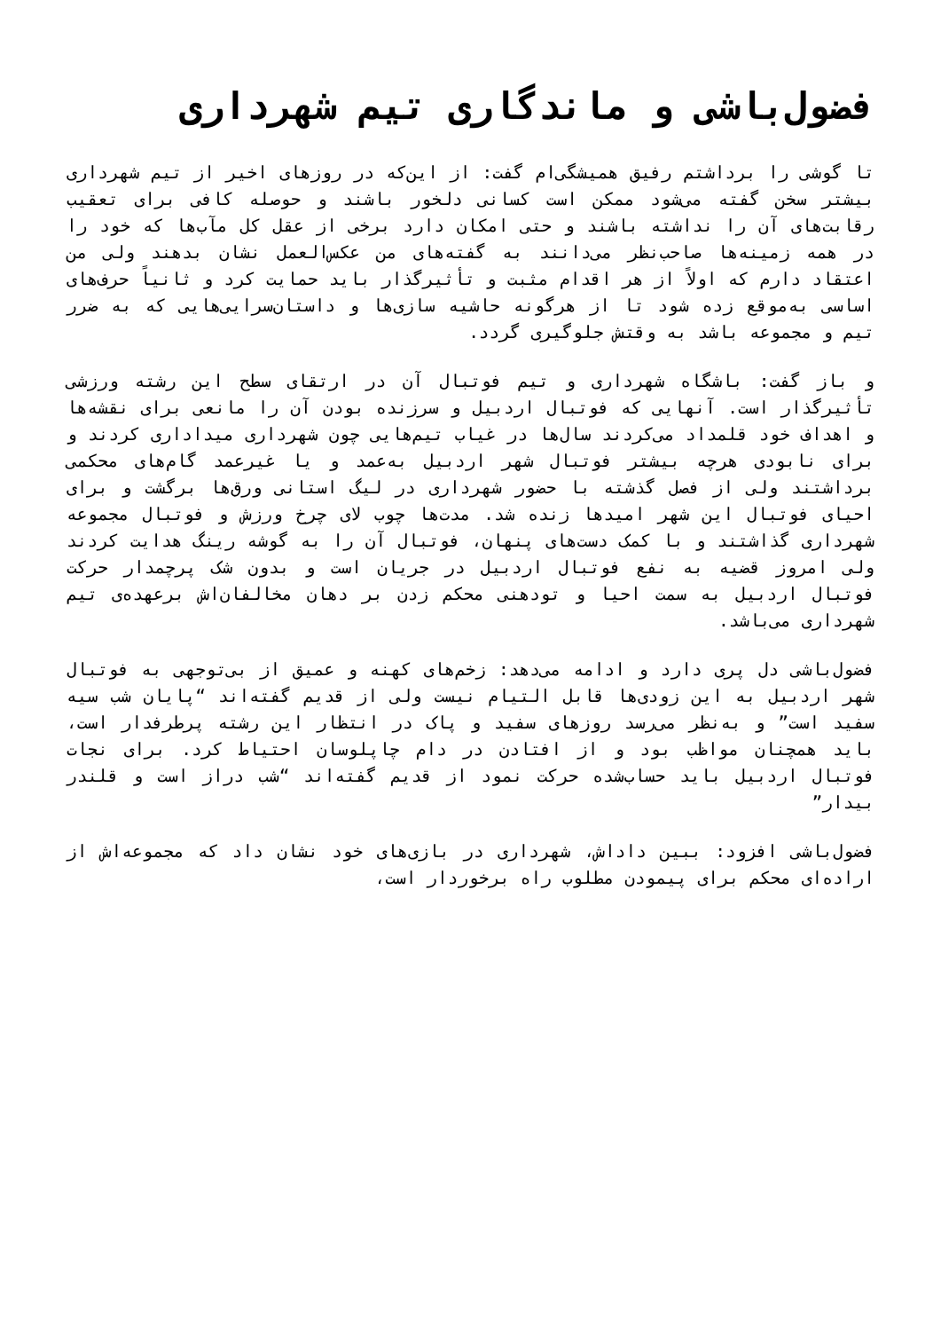فضول‌باشی و ماندگاری تیم شهرداری
تا گوشی را برداشتم رفیق همیشگی‌ام گفت: از این‌که در روزهای اخیر از تیم شهرداری بیشتر سخن گفته می‌شود ممکن است کسانی دلخور باشند و حوصله کافی برای تعقیب رقابت‌های آن را نداشته باشند و حتی امکان دارد برخی از عقل کل مآب‌ها که خود را در همه زمینه‌ها صاحب‌نظر می‌دانند به گفته‌های من عکس‌العمل نشان بدهند ولی من اعتقاد دارم که اولاً از هر اقدام مثبت و تأثیرگذار باید حمایت کرد و ثانیاً حرف‌های اساسی به‌موقع زده شود تا از هرگونه حاشیه سازی‌ها و داستان‌سرایی‌هایی که به ضرر تیم و مجموعه باشد به وقتش جلوگیری گردد.
و باز گفت: باشگاه شهرداری و تیم فوتبال آن در ارتقای سطح این رشته ورزشی تأثیرگذار است. آنهایی که فوتبال اردبیل و سرزنده بودن آن را مانعی برای نقشه‌ها و اهداف خود قلمداد می‌کردند سال‌ها در غیاب تیم‌هایی چون شهرداری میداداری کردند و برای نابودی هرچه بیشتر فوتبال شهر اردبیل به‌عمد و یا غیرعمد گام‌های محکمی برداشتند ولی از فصل گذشته با حضور شهرداری در لیگ استانی ورق‌ها برگشت و برای احیای فوتبال این شهر امیدها زنده شد. مدت‌ها چوب لای چرخ ورزش و فوتبال مجموعه شهرداری گذاشتند و با کمک دست‌های پنهان، فوتبال آن را به گوشه رینگ هدایت کردند ولی امروز قضیه به نفع فوتبال اردبیل در جریان است و بدون شک پرچمدار حرکت فوتبال اردبیل به سمت احیا و تودهنی محکم زدن بر دهان مخالفان‌اش برعهده‌ی تیم شهرداری می‌باشد.
فضول‌باشی دل پری دارد و ادامه می‌دهد: زخم‌های کهنه و عمیق از بی‌توجهی به فوتبال شهر اردبیل به این زودی‌ها قابل التیام نیست ولی از قدیم گفته‌اند “پایان شب سیه سفید است” و به‌نظر می‌رسد روزهای سفید و پاک در انتظار این رشته پرطرفدار است، باید همچنان مواظب بود و از افتادن در دام چاپلوسان احتیاط کرد. برای نجات فوتبال اردبیل باید حساب‌شده حرکت نمود از قدیم گفته‌اند “شب دراز است و قلندر بیدار”
فضول‌باشی افزود: ببین داداش، شهرداری در بازی‌های خود نشان داد که مجموعه‌اش از اراده‌ای محکم برای پیمودن مطلوب راه برخوردار است،